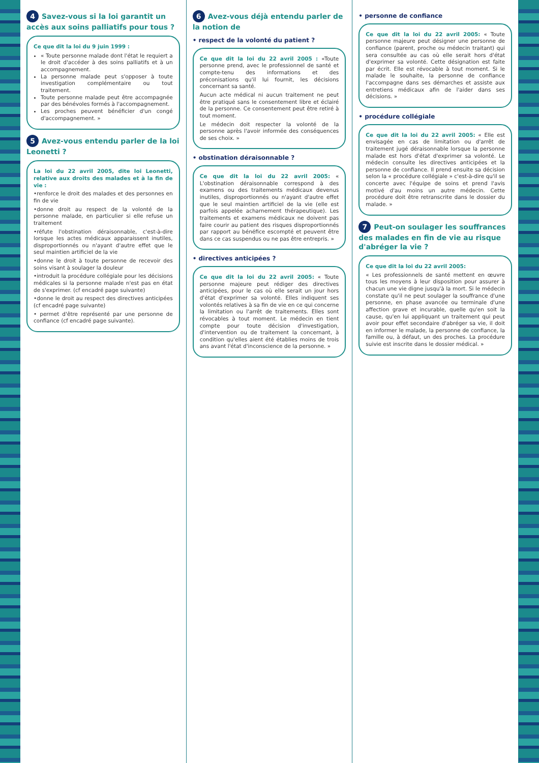4 Savez-vous si la loi garantit un accès aux soins palliatifs pour tous ?
Ce que dit la loi du 9 juin 1999 :
« Toute personne malade dont l'état le requiert a le droit d'accéder à des soins palliatifs et à un accompagnement.
La personne malade peut s'opposer à toute investigation complémentaire ou tout traitement.
Toute personne malade peut être accompagnée par des bénévoles formés à l'accompagnement.
Les proches peuvent bénéficier d'un congé d'accompagnement. »
5 Avez-vous entendu parler de la loi Leonetti ?
La loi du 22 avril 2005, dite loi Leonetti, relative aux droits des malades et à la fin de vie :
•renforce le droit des malades et des personnes en fin de vie
•donne droit au respect de la volonté de la personne malade, en particulier si elle refuse un traitement
•réfute l'obstination déraisonnable, c'est-à-dire lorsque les actes médicaux apparaissent inutiles, disproportionnés ou n'ayant d'autre effet que le seul maintien artificiel de la vie
•donne le droit à toute personne de recevoir des soins visant à soulager la douleur
•introduit la procédure collégiale pour les décisions médicales si la personne malade n'est pas en état de s'exprimer. (cf encadré page suivante)
•donne le droit au respect des directives anticipées (cf encadré page suivante)
• permet d'être représenté par une personne de confiance (cf encadré page suivante).
6 Avez-vous déjà entendu parler de la notion de
• respect de la volonté du patient ?
Ce que dit la loi du 22 avril 2005 : «Toute personne prend, avec le professionnel de santé et compte-tenu des informations et des préconisations qu'il lui fournit, les décisions concernant sa santé.
Aucun acte médical ni aucun traitement ne peut être pratiqué sans le consentement libre et éclairé de la personne. Ce consentement peut être retiré à tout moment.
Le médecin doit respecter la volonté de la personne après l'avoir informée des conséquences de ses choix. »
• obstination déraisonnable ?
Ce que dit la loi du 22 avril 2005: « L'obstination déraisonnable correspond à des examens ou des traitements médicaux devenus inutiles, disproportionnés ou n'ayant d'autre effet que le seul maintien artificiel de la vie (elle est parfois appelée acharnement thérapeutique). Les traitements et examens médicaux ne doivent pas faire courir au patient des risques disproportionnés par rapport au bénéfice escompté et peuvent être dans ce cas suspendus ou ne pas être entrepris. »
• directives anticipées ?
Ce que dit la loi du 22 avril 2005: « Toute personne majeure peut rédiger des directives anticipées, pour le cas où elle serait un jour hors d'état d'exprimer sa volonté. Elles indiquent ses volontés relatives à sa fin de vie en ce qui concerne la limitation ou l'arrêt de traitements. Elles sont révocables à tout moment. Le médecin en tient compte pour toute décision d'investigation, d'intervention ou de traitement la concernant, à condition qu'elles aient été établies moins de trois ans avant l'état d'inconscience de la personne. »
• personne de confiance
Ce que dit la loi du 22 avril 2005: « Toute personne majeure peut désigner une personne de confiance (parent, proche ou médecin traitant) qui sera consultée au cas où elle serait hors d'état d'exprimer sa volonté. Cette désignation est faite par écrit. Elle est révocable à tout moment. Si le malade le souhaite, la personne de confiance l'accompagne dans ses démarches et assiste aux entretiens médicaux afin de l'aider dans ses décisions. »
• procédure collégiale
Ce que dit la loi du 22 avril 2005: « Elle est envisagée en cas de limitation ou d'arrêt de traitement jugé déraisonnable lorsque la personne malade est hors d'état d'exprimer sa volonté. Le médecin consulte les directives anticipées et la personne de confiance. Il prend ensuite sa décision selon la « procédure collégiale » c'est-à-dire qu'il se concerte avec l'équipe de soins et prend l'avis motivé d'au moins un autre médecin. Cette procédure doit être retranscrite dans le dossier du malade. »
7 Peut-on soulager les souffrances des malades en fin de vie au risque d'abréger la vie ?
Ce que dit la loi du 22 avril 2005:
« Les professionnels de santé mettent en œuvre tous les moyens à leur disposition pour assurer à chacun une vie digne jusqu'à la mort. Si le médecin constate qu'il ne peut soulager la souffrance d'une personne, en phase avancée ou terminale d'une affection grave et incurable, quelle qu'en soit la cause, qu'en lui appliquant un traitement qui peut avoir pour effet secondaire d'abréger sa vie, il doit en informer le malade, la personne de confiance, la famille ou, à défaut, un des proches. La procédure suivie est inscrite dans le dossier médical. »